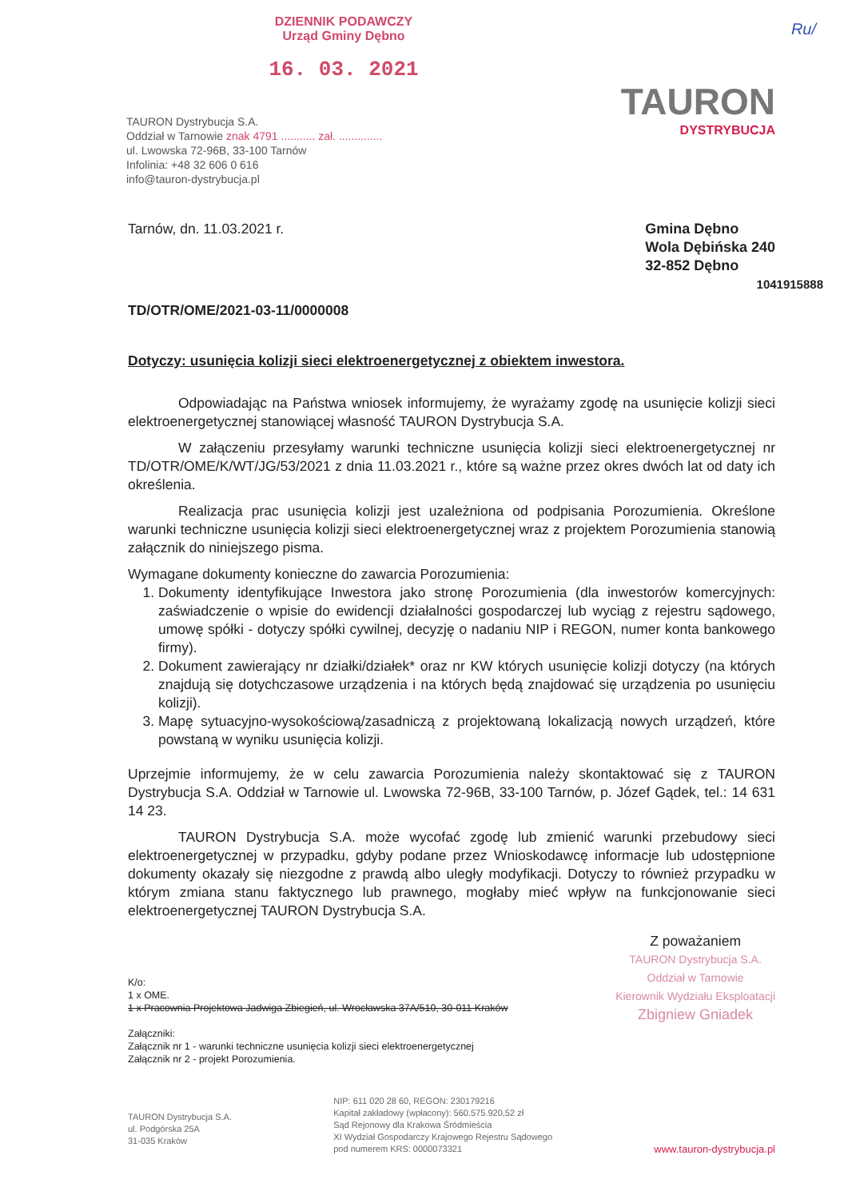DZIENNIK PODAWCZY
Urząd Gminy Dębno
16. 03. 2021
Ru/
TAURON Dystrybucja S.A.
Oddział w Tarnowie znak 4791 ........... zał. ..............
ul. Lwowska 72-96B, 33-100 Tarnów
Infolinia: +48 32 606 0 616
info@tauron-dystrybucja.pl
TAURON
DYSTRYBUCJA
Tarnów, dn. 11.03.2021 r. Gmina Dębno
Wola Dębińska 240
32-852 Dębno
1041915888
TD/OTR/OME/2021-03-11/0000008
Dotyczy: usunięcia kolizji sieci elektroenergetycznej z obiektem inwestora.
Odpowiadając na Państwa wniosek informujemy, że wyrażamy zgodę na usunięcie kolizji sieci elektroenergetycznej stanowiącej własność TAURON Dystrybucja S.A.
W załączeniu przesyłamy warunki techniczne usunięcia kolizji sieci elektroenergetycznej nr TD/OTR/OME/K/WT/JG/53/2021 z dnia 11.03.2021 r., które są ważne przez okres dwóch lat od daty ich określenia.
Realizacja prac usunięcia kolizji jest uzależniona od podpisania Porozumienia. Określone warunki techniczne usunięcia kolizji sieci elektroenergetycznej wraz z projektem Porozumienia stanowią załącznik do niniejszego pisma.
Wymagane dokumenty konieczne do zawarcia Porozumienia:
1. Dokumenty identyfikujące Inwestora jako stronę Porozumienia (dla inwestorów komercyjnych: zaświadczenie o wpisie do ewidencji działalności gospodarczej lub wyciąg z rejestru sądowego, umowę spółki - dotyczy spółki cywilnej, decyzję o nadaniu NIP i REGON, numer konta bankowego firmy).
2. Dokument zawierający nr działki/działek* oraz nr KW których usunięcie kolizji dotyczy (na których znajdują się dotychczasowe urządzenia i na których będą znajdować się urządzenia po usunięciu kolizji).
3. Mapę sytuacyjno-wysokościową/zasadniczą z projektowaną lokalizacją nowych urządzeń, które powstaną w wyniku usunięcia kolizji.
Uprzejmie informujemy, że w celu zawarcia Porozumienia należy skontaktować się z TAURON Dystrybucja S.A. Oddział w Tarnowie ul. Lwowska 72-96B, 33-100 Tarnów, p. Józef Gądek, tel.: 14 631 14 23.
TAURON Dystrybucja S.A. może wycofać zgodę lub zmienić warunki przebudowy sieci elektroenergetycznej w przypadku, gdyby podane przez Wnioskodawcę informacje lub udostępnione dokumenty okazały się niezgodne z prawdą albo uległy modyfikacji. Dotyczy to również przypadku w którym zmiana stanu faktycznego lub prawnego, mogłaby mieć wpływ na funkcjonowanie sieci elektroenergetycznej TAURON Dystrybucja S.A.
K/o:
1 x OME.
1 x Pracownia Projektowa Jadwiga Zbiegień, ul. Wrocławska 37A/510, 30-011 Kraków
Załączniki:
Załącznik nr 1 - warunki techniczne usunięcia kolizji sieci elektroenergetycznej
Załącznik nr 2 - projekt Porozumienia.
Z poważaniem
TAURON Dystrybucja S.A.
Oddział w Tarnowie
Kierownik Wydziału Eksploatacji
Zbigniew Gniadek
TAURON Dystrybucja S.A.
ul. Podgórska 25A
31-035 Kraków
NIP: 611 020 28 60, REGON: 230179216
Kapitał zakładowy (wpłacony): 560.575.920,52 zł
Sąd Rejonowy dla Krakowa Śródmieścia
XI Wydział Gospodarczy Krajowego Rejestru Sądowego
pod numerem KRS: 0000073321
www.tauron-dystrybucja.pl